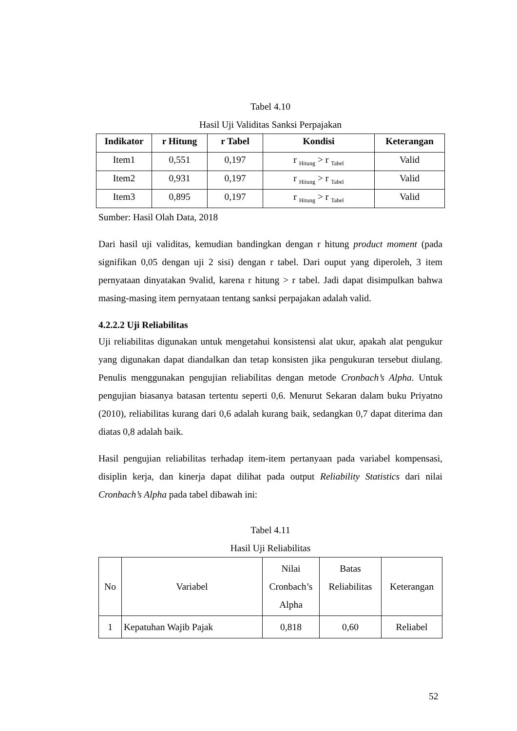Tabel 4.10
Hasil Uji Validitas Sanksi Perpajakan
| Indikator | r Hitung | r Tabel | Kondisi | Keterangan |
| --- | --- | --- | --- | --- |
| Item1 | 0,551 | 0,197 | r <sub>Hitung</sub> > r <sub>Tabel</sub> | Valid |
| Item2 | 0,931 | 0,197 | r <sub>Hitung</sub> > r <sub>Tabel</sub> | Valid |
| Item3 | 0,895 | 0,197 | r <sub>Hitung</sub> > r <sub>Tabel</sub> | Valid |
Sumber: Hasil Olah Data, 2018
Dari hasil uji validitas, kemudian bandingkan dengan r hitung product moment (pada signifikan 0,05 dengan uji 2 sisi) dengan r tabel. Dari ouput yang diperoleh, 3 item pernyataan dinyatakan 9valid, karena r hitung > r tabel. Jadi dapat disimpulkan bahwa masing-masing item pernyataan tentang sanksi perpajakan adalah valid.
4.2.2.2 Uji Reliabilitas
Uji reliabilitas digunakan untuk mengetahui konsistensi alat ukur, apakah alat pengukur yang digunakan dapat diandalkan dan tetap konsisten jika pengukuran tersebut diulang. Penulis menggunakan pengujian reliabilitas dengan metode Cronbach’s Alpha. Untuk pengujian biasanya batasan tertentu seperti 0,6. Menurut Sekaran dalam buku Priyatno (2010), reliabilitas kurang dari 0,6 adalah kurang baik, sedangkan 0,7 dapat diterima dan diatas 0,8 adalah baik.
Hasil pengujian reliabilitas terhadap item-item pertanyaan pada variabel kompensasi, disiplin kerja, dan kinerja dapat dilihat pada output Reliability Statistics dari nilai Cronbach’s Alpha pada tabel dibawah ini:
Tabel 4.11
Hasil Uji Reliabilitas
| No | Variabel | Nilai Cronbach’s Alpha | Batas Reliabilitas | Keterangan |
| 1 | Kepatuhan Wajib Pajak | 0,818 | 0,60 | Reliabel |
52